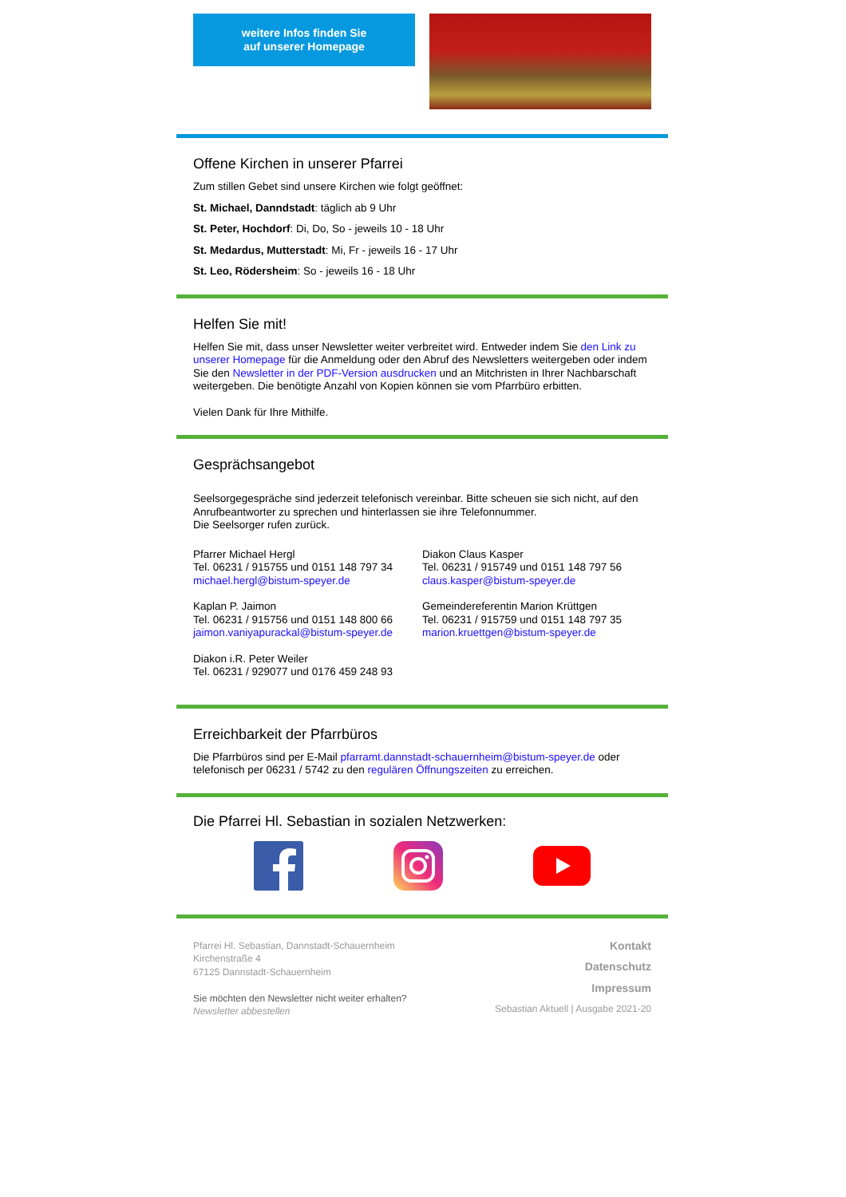weitere Infos finden Sie
auf unserer Homepage
Offene Kirchen in unserer Pfarrei
Zum stillen Gebet sind unsere Kirchen wie folgt geöffnet:
St. Michael, Danndstadt: täglich ab 9 Uhr
St. Peter, Hochdorf: Di, Do, So - jeweils 10 - 18 Uhr
St. Medardus, Mutterstadt: Mi, Fr - jeweils 16 - 17 Uhr
St. Leo, Rödersheim: So - jeweils 16 - 18 Uhr
Helfen Sie mit!
Helfen Sie mit, dass unser Newsletter weiter verbreitet wird. Entweder indem Sie den Link zu unserer Homepage für die Anmeldung oder den Abruf des Newsletters weitergeben oder indem Sie den Newsletter in der PDF-Version ausdrucken und an Mitchristen in Ihrer Nachbarschaft weitergeben. Die benötigte Anzahl von Kopien können sie vom Pfarrbüro erbitten.
Vielen Dank für Ihre Mithilfe.
Gesprächsangebot
Seelsorgegespräche sind jederzeit telefonisch vereinbar. Bitte scheuen sie sich nicht, auf den Anrufbeantworter zu sprechen und hinterlassen sie ihre Telefonnummer.
Die Seelsorger rufen zurück.
Pfarrer Michael Hergl
Tel. 06231 / 915755 und 0151 148 797 34
michael.hergl@bistum-speyer.de
Diakon Claus Kasper
Tel. 06231 / 915749 und 0151 148 797 56
claus.kasper@bistum-speyer.de
Kaplan P. Jaimon
Tel. 06231 / 915756 und 0151 148 800 66
jaimon.vaniyapurackal@bistum-speyer.de
Gemeindereferentin Marion Krüttgen
Tel. 06231 / 915759 und 0151 148 797 35
marion.kruettgen@bistum-speyer.de
Diakon i.R. Peter Weiler
Tel. 06231 / 929077 und 0176 459 248 93
Erreichbarkeit der Pfarrbüros
Die Pfarrbüros sind per E-Mail pfarramt.dannstadt-schauernheim@bistum-speyer.de oder telefonisch per 06231 / 5742 zu den regulären Öffnungszeiten zu erreichen.
Die Pfarrei Hl. Sebastian in sozialen Netzwerken:
Pfarrei Hl. Sebastian, Dannstadt-Schauernheim
Kirchenstraße 4
67125 Dannstadt-Schauernheim
Sie möchten den Newsletter nicht weiter erhalten?
Newsletter abbestellen
Kontakt
Datenschutz
Impressum
Sebastian Aktuell | Ausgabe 2021-20